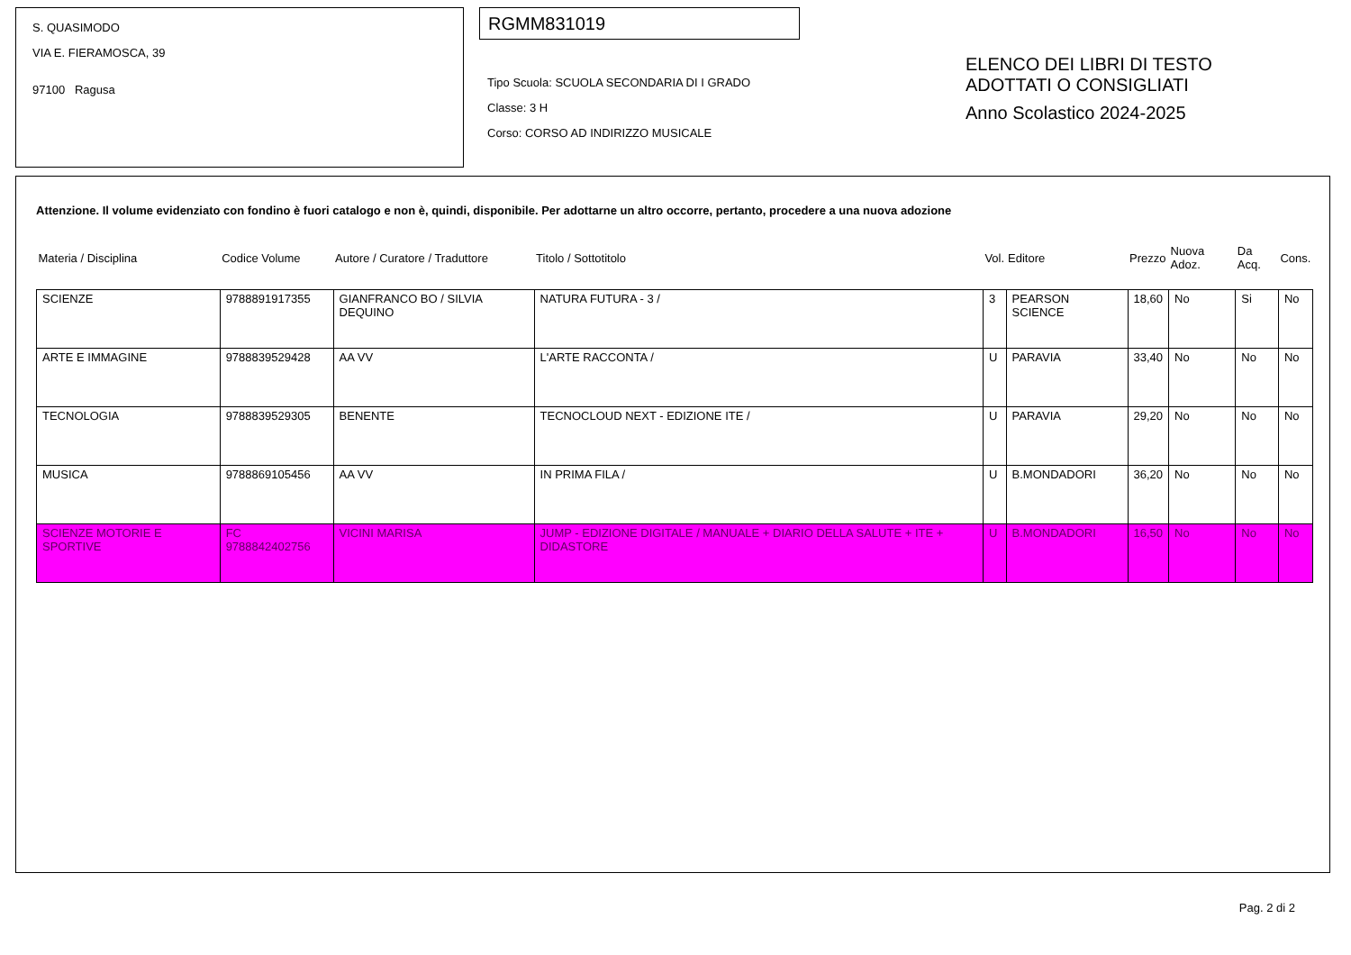S. QUASIMODO
VIA E. FIERAMOSCA, 39
97100 Ragusa
RGMM831019
Tipo Scuola: SCUOLA SECONDARIA DI I GRADO
Classe: 3 H
Corso: CORSO AD INDIRIZZO MUSICALE
ELENCO DEI LIBRI DI TESTO
ADOTTATI O CONSIGLIATI
Anno Scolastico 2024-2025
Attenzione. Il volume evidenziato con fondino è fuori catalogo e non è, quindi, disponibile. Per adottarne un altro occorre, pertanto, procedere a una nuova adozione
| Materia / Disciplina | Codice Volume | Autore / Curatore / Traduttore | Titolo / Sottotitolo | Vol. | Editore | Prezzo | Nuova Adoz. | Da Acq. | Cons. |
| --- | --- | --- | --- | --- | --- | --- | --- | --- | --- |
| SCIENZE | 9788891917355 | GIANFRANCO BO / SILVIA DEQUINO | NATURA FUTURA - 3 / | 3 | PEARSON SCIENCE | 18,60 | No | Si | No |
| ARTE E IMMAGINE | 9788839529428 | AA VV | L'ARTE RACCONTA / | U | PARAVIA | 33,40 | No | No | No |
| TECNOLOGIA | 9788839529305 | BENENTE | TECNOCLOUD NEXT - EDIZIONE ITE / | U | PARAVIA | 29,20 | No | No | No |
| MUSICA | 9788869105456 | AA VV | IN PRIMA FILA / | U | B.MONDADORI | 36,20 | No | No | No |
| SCIENZE MOTORIE E SPORTIVE | FC 9788842402756 | VICINI MARISA | JUMP - EDIZIONE DIGITALE / MANUALE + DIARIO DELLA SALUTE + ITE + DIDASTORE | U | B.MONDADORI | 16,50 | No | No | No |
Pag. 2 di 2